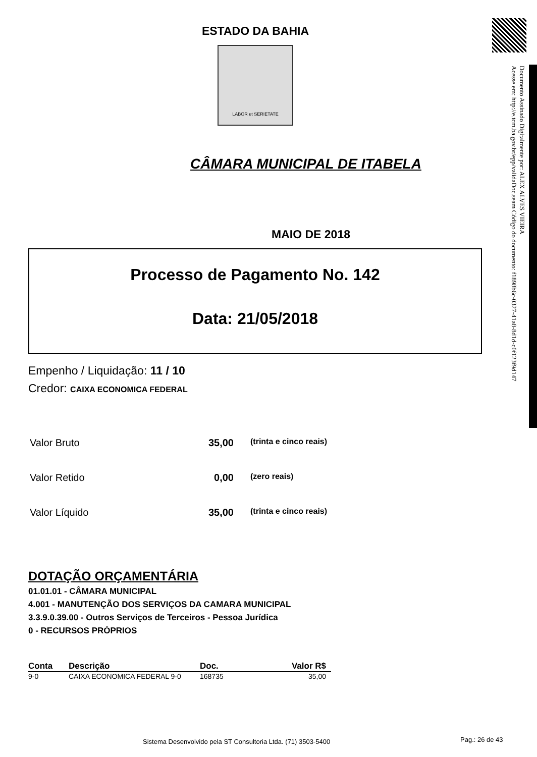Documento Assinado Digitalmente por: ALEX ALVES VIEIRA
Acesse em: http://e.tcm.ba.gov.br/epp/validaDoc.seam Código do documento: f1898b6c-0327-41a8-8d1d-c0f123f9d147
ESTADO DA BAHIA
LABOR et SERIETATE
CÂMARA MUNICIPAL DE ITABELA
MAIO DE 2018
Processo de Pagamento No. 142
Data: 21/05/2018
Empenho / Liquidação: 11 / 10
Credor: CAIXA ECONOMICA FEDERAL
| Valor Bruto | 35,00 | (trinta e cinco reais) |
| Valor Retido | 0,00 | (zero reais) |
| Valor Líquido | 35,00 | (trinta e cinco reais) |
DOTAÇÃO ORÇAMENTÁRIA
01.01.01 - CÂMARA MUNICIPAL
4.001 - MANUTENÇÃO DOS SERVIÇOS DA CAMARA MUNICIPAL
3.3.9.0.39.00 - Outros Serviços de Terceiros - Pessoa Jurídica
0 - RECURSOS PRÓPRIOS
| Conta | Descrição | Doc. | Valor R$ |
| --- | --- | --- | --- |
| 9-0 | CAIXA ECONOMICA FEDERAL 9-0 | 168735 | 35,00 |
Sistema Desenvolvido pela ST Consultoria Ltda. (71) 3503-5400
Pag.: 26 de 43